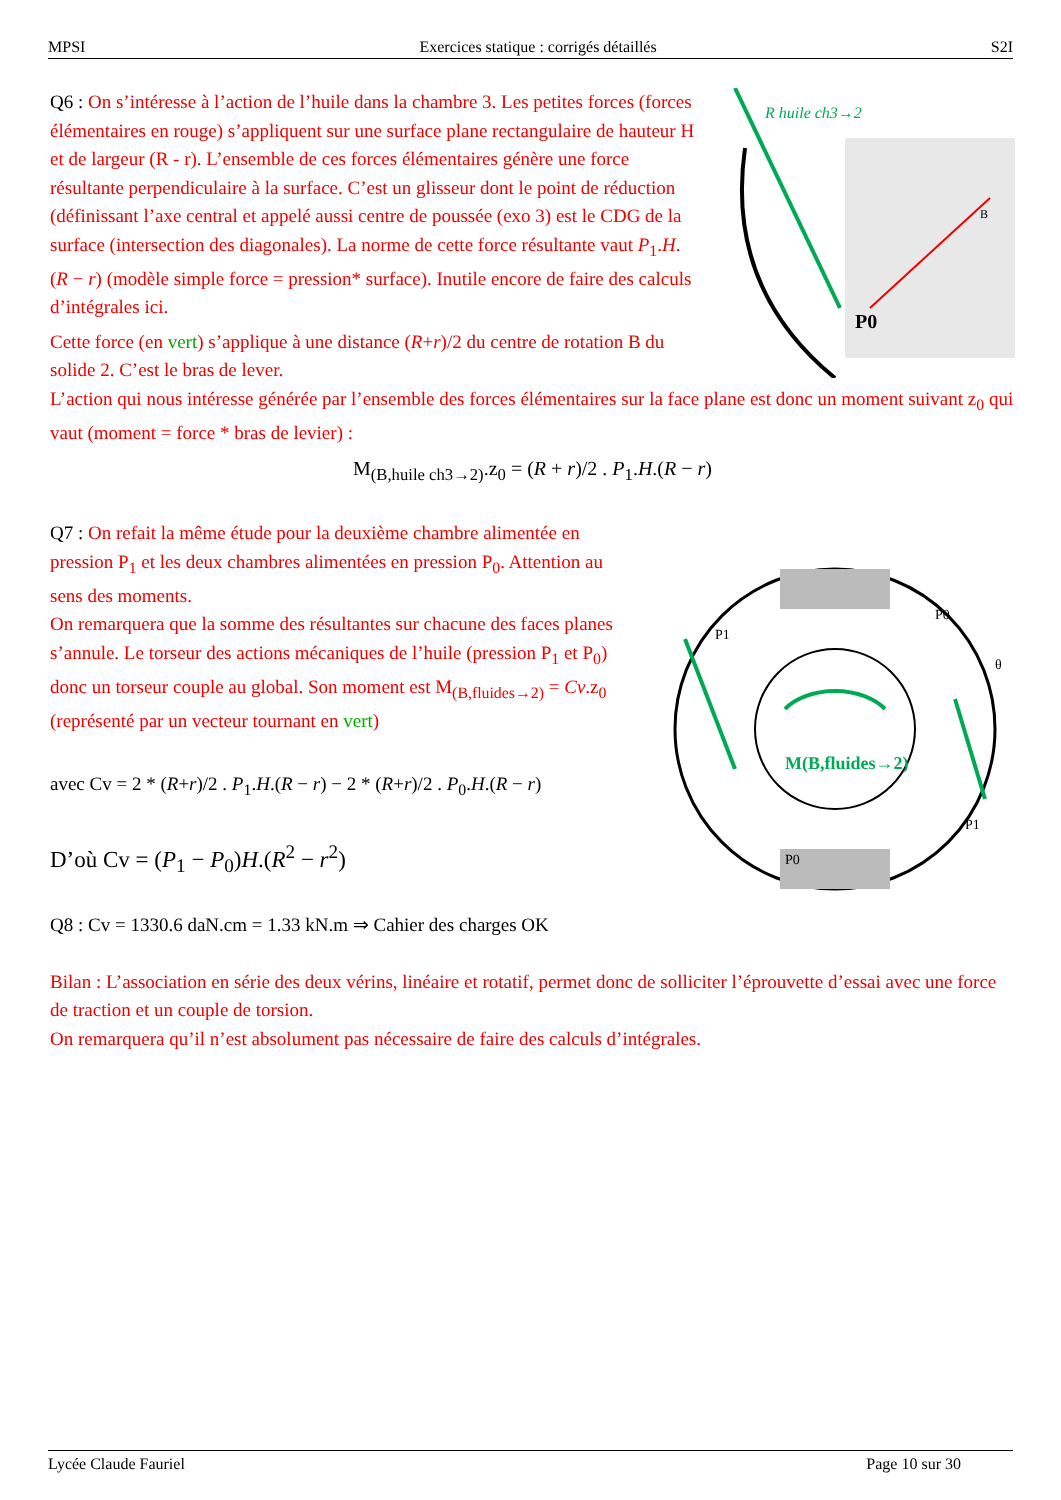MPSI Exercices statique : corrigés détaillés S2I
R huile ch3→2
P0
B
Q6 : On s’intéresse à l’action de l’huile dans la chambre 3. Les petites forces (forces élémentaires en rouge) s’appliquent sur une surface plane rectangulaire de hauteur H et de largeur (R - r). L’ensemble de ces forces élémentaires génère une force résultante perpendiculaire à la surface. C’est un glisseur dont le point de réduction (définissant l’axe central et appelé aussi centre de poussée (exo 3) est le CDG de la surface (intersection des diagonales). La norme de cette force résultante vaut P<sub>1</sub>.H.(R − r) (modèle simple force = pression* surface). Inutile encore de faire des calculs d’intégrales ici.
Cette force (en vert) s’applique à une distance (R+r)/2 du centre de rotation B du solide 2. C’est le bras de lever.
L’action qui nous intéresse générée par l’ensemble des forces élémentaires sur la face plane est donc un moment suivant z<sub>0</sub> qui vaut (moment = force * bras de levier) :
M<sub>(B,huile ch3→2)</sub>.z<sub>0</sub> = (R + r)/2 . P<sub>1</sub>.H.(R − r)
M(B,fluides→2)
P1
P0
P1
P0
θ
Q7 : On refait la même étude pour la deuxième chambre alimentée en pression P<sub>1</sub> et les deux chambres alimentées en pression P<sub>0</sub>. Attention au sens des moments.
On remarquera que la somme des résultantes sur chacune des faces planes s’annule. Le torseur des actions mécaniques de l’huile (pression P<sub>1</sub> et P<sub>0</sub>) donc un torseur couple au global. Son moment est M<sub>(B,fluides→2)</sub> = Cv.z<sub>0</sub> (représenté par un vecteur tournant en vert)
avec Cv = 2 * (R+r)/2 . P<sub>1</sub>.H.(R − r) − 2 * (R+r)/2 . P<sub>0</sub>.H.(R − r)
D’où Cv = (P<sub>1</sub> − P<sub>0</sub>)H.(R<sup>2</sup> − r<sup>2</sup>)
Q8 : Cv = 1330.6 daN.cm = 1.33 kN.m ⇒ Cahier des charges OK
Bilan : L’association en série des deux vérins, linéaire et rotatif, permet donc de solliciter l’éprouvette d’essai avec une force de traction et un couple de torsion.
On remarquera qu’il n’est absolument pas nécessaire de faire des calculs d’intégrales.
Lycée Claude Fauriel Page 10 sur 30